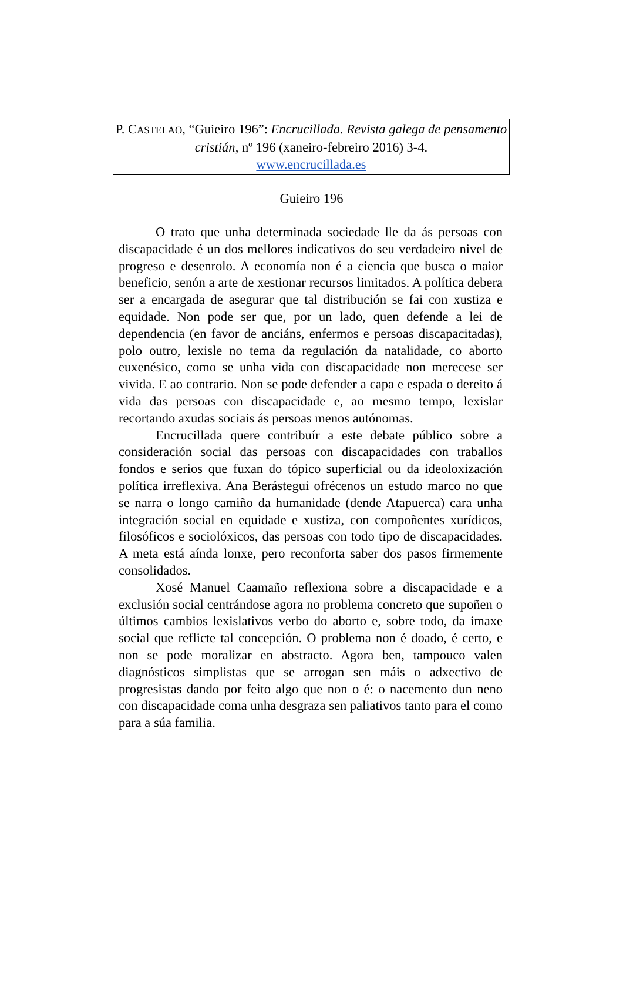P. CASTELAO, “Guieiro 196”: Encrucillada. Revista galega de pensamento cristián, nº 196 (xaneiro-febreiro 2016) 3-4.
www.encrucillada.es
Guieiro 196
O trato que unha determinada sociedade lle da ás persoas con discapacidade é un dos mellores indicativos do seu verdadeiro nivel de progreso e desenrolo. A economía non é a ciencia que busca o maior beneficio, senón a arte de xestionar recursos limitados. A política debera ser a encargada de asegurar que tal distribución se fai con xustiza e equidade. Non pode ser que, por un lado, quen defende a lei de dependencia (en favor de anciáns, enfermos e persoas discapacitadas), polo outro, lexisle no tema da regulación da natalidade, co aborto euxenésico, como se unha vida con discapacidade non merecese ser vivida. E ao contrario. Non se pode defender a capa e espada o dereito á vida das persoas con discapacidade e, ao mesmo tempo, lexislar recortando axudas sociais ás persoas menos autónomas.
Encrucillada quere contribuír a este debate público sobre a consideración social das persoas con discapacidades con traballos fondos e serios que fuxan do tópico superficial ou da ideoloxización política irreflexiva. Ana Berástegui ofrécenos un estudo marco no que se narra o longo camiño da humanidade (dende Atapuerca) cara unha integración social en equidade e xustiza, con compoñentes xurídicos, filosóficos e sociolóxicos, das persoas con todo tipo de discapacidades. A meta está aínda lonxe, pero reconforta saber dos pasos firmemente consolidados.
Xosé Manuel Caamaño reflexiona sobre a discapacidade e a exclusión social centrándose agora no problema concreto que supoñen o últimos cambios lexislativos verbo do aborto e, sobre todo, da imaxe social que reflicte tal concepción. O problema non é doado, é certo, e non se pode moralizar en abstracto. Agora ben, tampouco valen diagnósticos simplistas que se arrogan sen máis o adxectivo de progresistas dando por feito algo que non o é: o nacemento dun neno con discapacidade coma unha desgraza sen paliativos tanto para el como para a súa familia.